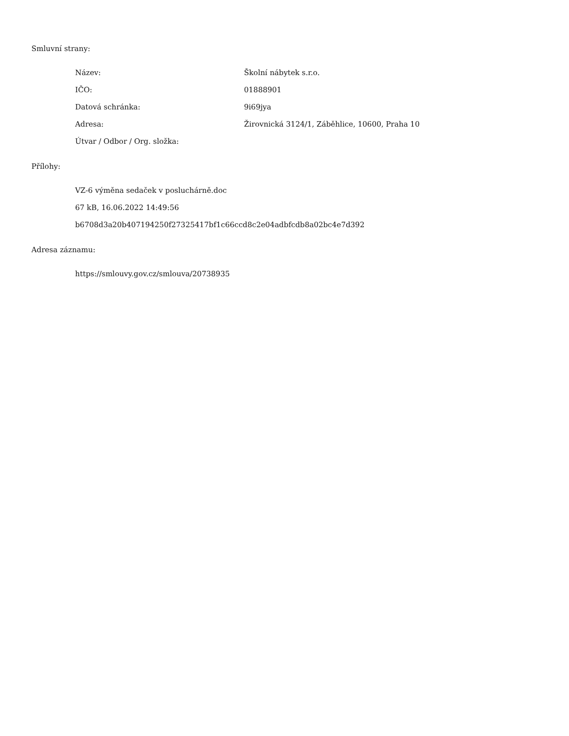Smluvní strany:
| Název: | Školní nábytek s.r.o. |
| IČO: | 01888901 |
| Datová schránka: | 9i69jya |
| Adresa: | Žirovnická 3124/1, Záběhlice, 10600, Praha 10 |
| Útvar / Odbor / Org. složka: | |
Přílohy:
VZ-6 výměna sedaček v posluchárně.doc
67 kB, 16.06.2022 14:49:56
b6708d3a20b407194250f27325417bf1c66ccd8c2e04adbfcdb8a02bc4e7d392
Adresa záznamu:
https://smlouvy.gov.cz/smlouva/20738935